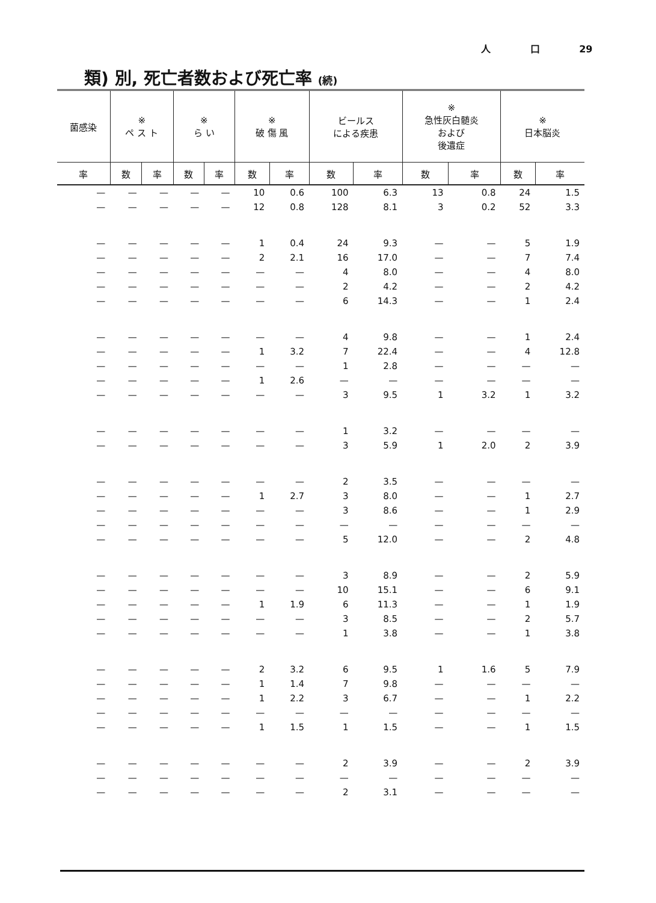人 口 29
類) 別, 死亡者数および死亡率 (続)
| 菌感染 | ※ ペ ス ト | | ※ ら い | | ※ 破 傷 風 | | ビールス による疾患 | | ※ 急性灰白髄炎 および 後遺症 | | ※ 日本脳炎 | |
| --- | --- | --- | --- | --- | --- | --- | --- | --- | --- | --- | --- | --- |
| 率 | 数 | 率 | 数 | 率 | 数 | 率 | 数 | 率 | 数 | 率 | 数 | 率 |
| — | — | — | — | — | 10 | 0.6 | 100 | 6.3 | 13 | 0.8 | 24 | 1.5 |
| — | — | — | — | — | 12 | 0.8 | 128 | 8.1 | 3 | 0.2 | 52 | 3.3 |
| — | — | — | — | — | 1 | 0.4 | 24 | 9.3 | — | — | 5 | 1.9 |
| — | — | — | — | — | 2 | 2.1 | 16 | 17.0 | — | — | 7 | 7.4 |
| — | — | — | — | — | — | — | 4 | 8.0 | — | — | 4 | 8.0 |
| — | — | — | — | — | — | — | 2 | 4.2 | — | — | 2 | 4.2 |
| — | — | — | — | — | — | — | 6 | 14.3 | — | — | 1 | 2.4 |
| — | — | — | — | — | — | — | 4 | 9.8 | — | — | 1 | 2.4 |
| — | — | — | — | — | 1 | 3.2 | 7 | 22.4 | — | — | 4 | 12.8 |
| — | — | — | — | — | — | — | 1 | 2.8 | — | — | — | — |
| — | — | — | — | — | 1 | 2.6 | — | — | — | — | — | — |
| — | — | — | — | — | — | — | 3 | 9.5 | 1 | 3.2 | 1 | 3.2 |
| — | — | — | — | — | — | — | 1 | 3.2 | — | — | — | — |
| — | — | — | — | — | — | — | 3 | 5.9 | 1 | 2.0 | 2 | 3.9 |
| — | — | — | — | — | — | — | 2 | 3.5 | — | — | — | — |
| — | — | — | — | — | 1 | 2.7 | 3 | 8.0 | — | — | 1 | 2.7 |
| — | — | — | — | — | — | — | 3 | 8.6 | — | — | 1 | 2.9 |
| — | — | — | — | — | — | — | — | — | — | — | — | — |
| — | — | — | — | — | — | — | 5 | 12.0 | — | — | 2 | 4.8 |
| — | — | — | — | — | — | — | 3 | 8.9 | — | — | 2 | 5.9 |
| — | — | — | — | — | — | — | 10 | 15.1 | — | — | 6 | 9.1 |
| — | — | — | — | — | 1 | 1.9 | 6 | 11.3 | — | — | 1 | 1.9 |
| — | — | — | — | — | — | — | 3 | 8.5 | — | — | 2 | 5.7 |
| — | — | — | — | — | — | — | 1 | 3.8 | — | — | 1 | 3.8 |
| — | — | — | — | — | 2 | 3.2 | 6 | 9.5 | 1 | 1.6 | 5 | 7.9 |
| — | — | — | — | — | 1 | 1.4 | 7 | 9.8 | — | — | — | — |
| — | — | — | — | — | 1 | 2.2 | 3 | 6.7 | — | — | 1 | 2.2 |
| — | — | — | — | — | — | — | — | — | — | — | — | — |
| — | — | — | — | — | 1 | 1.5 | 1 | 1.5 | — | — | 1 | 1.5 |
| — | — | — | — | — | — | — | 2 | 3.9 | — | — | 2 | 3.9 |
| — | — | — | — | — | — | — | — | — | — | — | — | — |
| — | — | — | — | — | — | — | 2 | 3.1 | — | — | — | — |